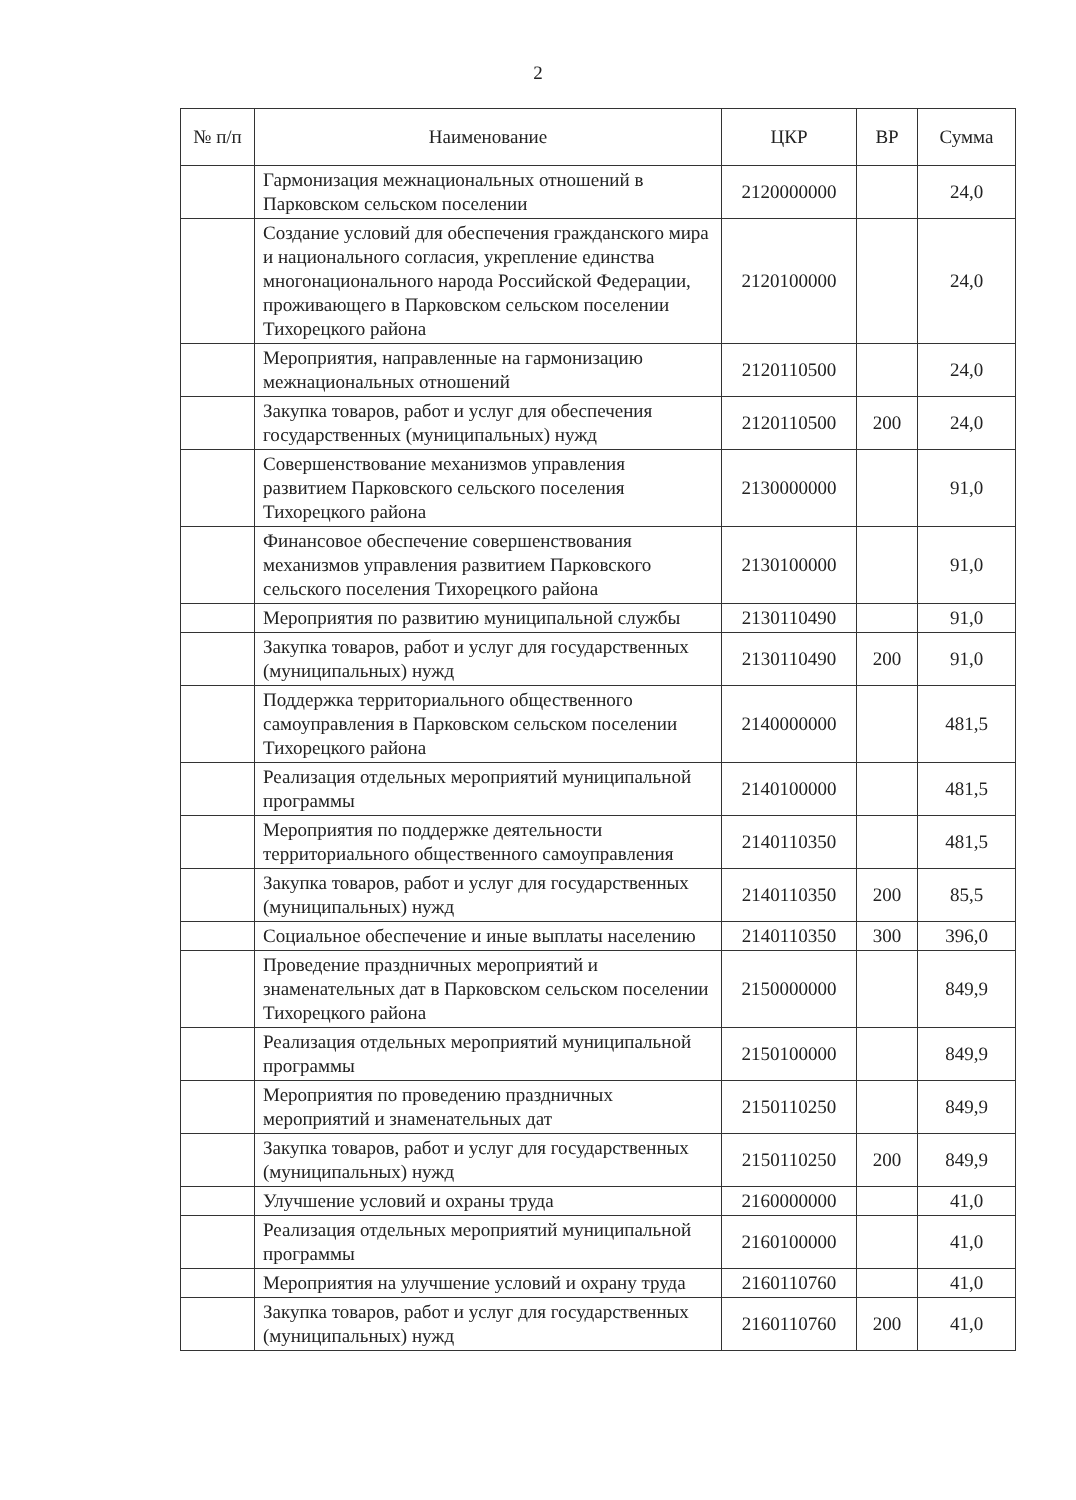2
| № п/п | Наименование | ЦКР | ВР | Сумма |
| --- | --- | --- | --- | --- |
| | Гармонизация межнациональных отношений в Парковском сельском поселении | 2120000000 | | 24,0 |
| | Создание условий для обеспечения гражданского мира и национального согласия, укрепление единства многонационального народа Российской Федерации, проживающего в Парковском сельском поселении Тихорецкого района | 2120100000 | | 24,0 |
| | Мероприятия, направленные на гармонизацию межнациональных отношений | 2120110500 | | 24,0 |
| | Закупка товаров, работ и услуг для обеспечения государственных (муниципальных) нужд | 2120110500 | 200 | 24,0 |
| | Совершенствование механизмов управления развитием Парковского сельского поселения Тихорецкого района | 2130000000 | | 91,0 |
| | Финансовое обеспечение совершенствования механизмов управления развитием Парковского сельского поселения Тихорецкого района | 2130100000 | | 91,0 |
| | Мероприятия по развитию муниципальной службы | 2130110490 | | 91,0 |
| | Закупка товаров, работ и услуг для государственных (муниципальных) нужд | 2130110490 | 200 | 91,0 |
| | Поддержка территориального общественного самоуправления в Парковском сельском поселении Тихорецкого района | 2140000000 | | 481,5 |
| | Реализация отдельных мероприятий муниципальной программы | 2140100000 | | 481,5 |
| | Мероприятия по поддержке деятельности территориального общественного самоуправления | 2140110350 | | 481,5 |
| | Закупка товаров, работ и услуг для государственных (муниципальных) нужд | 2140110350 | 200 | 85,5 |
| | Социальное обеспечение и иные выплаты населению | 2140110350 | 300 | 396,0 |
| | Проведение праздничных мероприятий и знаменательных дат в Парковском сельском поселении Тихорецкого района | 2150000000 | | 849,9 |
| | Реализация отдельных мероприятий муниципальной программы | 2150100000 | | 849,9 |
| | Мероприятия по проведению праздничных мероприятий и знаменательных дат | 2150110250 | | 849,9 |
| | Закупка товаров, работ и услуг для государственных (муниципальных) нужд | 2150110250 | 200 | 849,9 |
| | Улучшение условий и охраны труда | 2160000000 | | 41,0 |
| | Реализация отдельных мероприятий муниципальной программы | 2160100000 | | 41,0 |
| | Мероприятия на улучшение условий и охрану труда | 2160110760 | | 41,0 |
| | Закупка товаров, работ и услуг для государственных (муниципальных) нужд | 2160110760 | 200 | 41,0 |